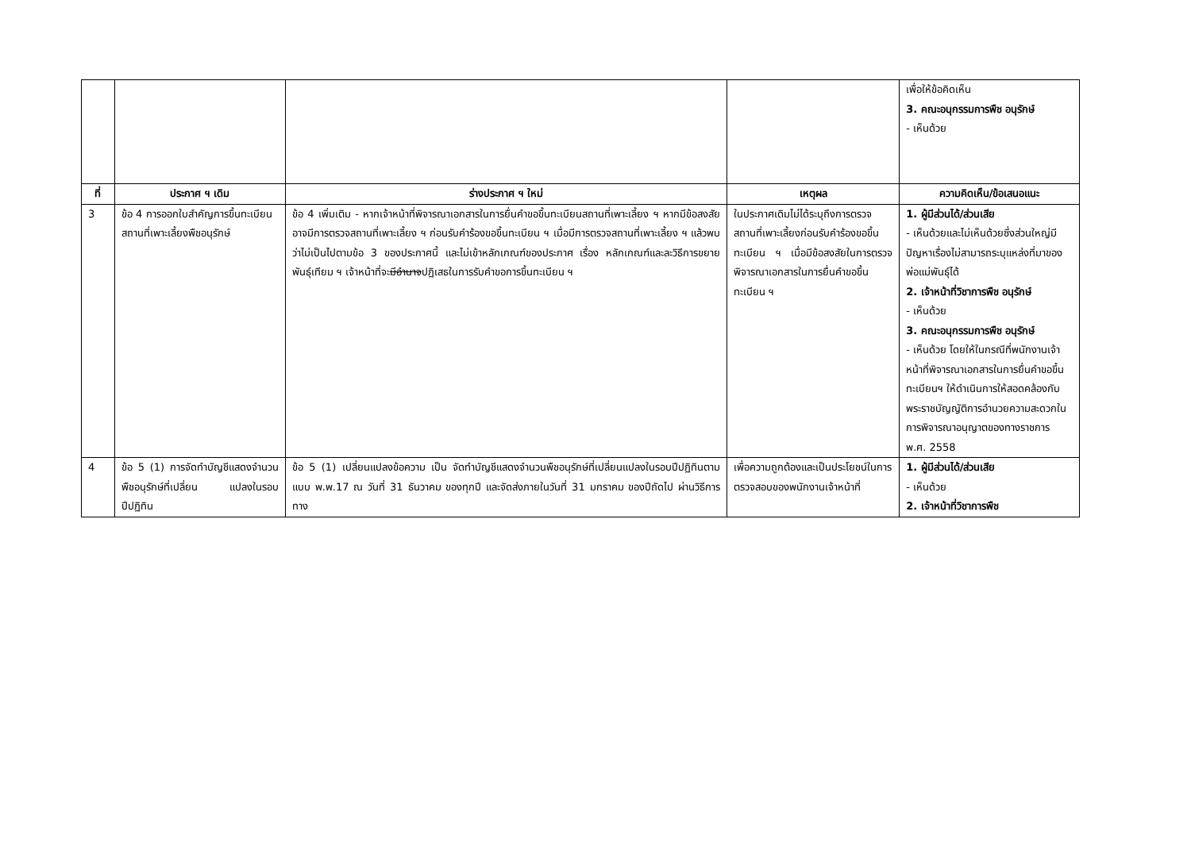| | | | | เพื่อให้ข้อคิดเห็น 3. คณะอนุกรรมการพืช อนุรักษ์ - เห็นด้วย |
| ที่ | ประกาศ ฯ เดิม | ร่างประกาศ ฯ ใหม่ | เหตุผล | ความคิดเห็น/ข้อเสนอแนะ |
| 3 | ข้อ 4 การออกใบสำคัญการขึ้นทะเบียนสถานที่เพาะเลี้ยงพืชอนุรักษ์ | ข้อ 4 เพิ่มเติม - หากเจ้าหน้าที่พิจารณาเอกสารในการยื่นคำขอขึ้นทะเบียนสถานที่เพาะเลี้ยง ฯ หากมีข้อสงสัยอาจมีการตรวจสถานที่เพาะเลี้ยง ฯ ก่อนรับคำร้องขอขึ้นทะเบียน ฯ เมื่อมีการตรวจสถานที่เพาะเลี้ยง ฯ แล้วพบว่าไม่เป็นไปตามข้อ 3 ของประกาศนี้ และไม่เข้าหลักเกณฑ์ของประกาศ เรื่อง หลักเกณฑ์และละวิธีการขยายพันธุ์เทียม ฯ เจ้าหน้าที่จะ มีอำนาจ ปฏิเสธในการรับคำขอการขึ้นทะเบียน ฯ | ในประกาศเดิมไม่ได้ระบุถึงการตรวจสถานที่เพาะเลี้ยงก่อนรับคำร้องขอขึ้นทะเบียน ฯ เมื่อมีข้อสงสัยในการตรวจพิจารณาเอกสารในการยื่นคำขอขึ้นทะเบียน ฯ | 1. ผู้มีส่วนได้/ส่วนเสีย - เห็นด้วยและไม่เห็นด้วยซึ่งส่วนใหญ่มีปัญหาเรื่องไม่สามารถระบุแหล่งที่มาของพ่อแม่พันธุ์ได้ 2. เจ้าหน้าที่วิชาการพืช อนุรักษ์ - เห็นด้วย 3. คณะอนุกรรมการพืช อนุรักษ์ - เห็นด้วย โดยให้ในกรณีที่พนักงานเจ้าหน้าที่พิจารณาเอกสารในการยื่นคำขอขึ้นทะเบียนฯ ให้ดำเนินการให้สอดคล้องกับพระราชบัญญัติการอำนวยความสะดวกในการพิจารณาอนุญาตของทางราชการ พ.ศ. 2558 |
| 4 | ข้อ 5 (1) การจัดทำบัญชีแสดงจำนวน พืชอนุรักษ์ที่เปลี่ยน แปลงในรอบปีปฏิทิน | ข้อ 5 (1) เปลี่ยนแปลงข้อความ เป็น จัดทำบัญชีแสดงจำนวนพืชอนุรักษ์ที่เปลี่ยนแปลงในรอบปีปฏิทินตามแบบ พ.พ.17 ณ วันที่ 31 ธันวาคม ของทุกปี และจัดส่งภายในวันที่ 31 มกราคม ของปีถัดไป ผ่านวิธีการทาง | เพื่อความถูกต้องและเป็นประโยชน์ในการตรวจสอบของพนักงานเจ้าหน้าที่ | 1. ผู้มีส่วนได้/ส่วนเสีย - เห็นด้วย 2. เจ้าหน้าที่วิชาการพืช |